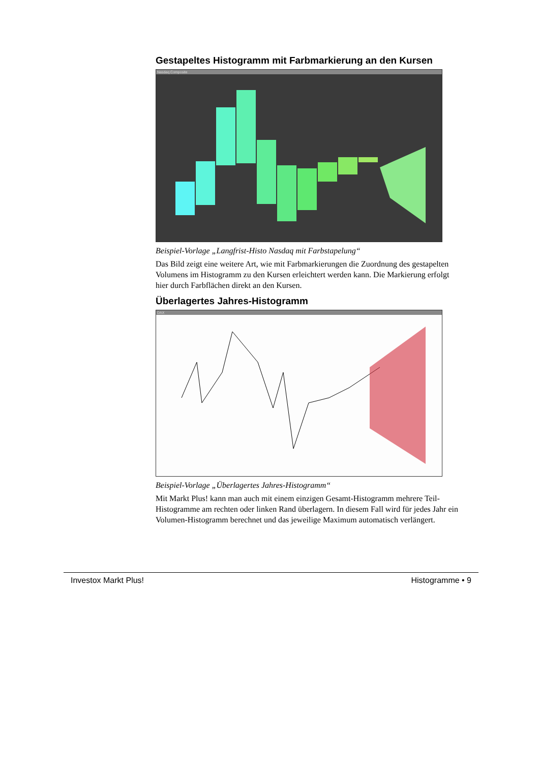Gestapeltes Histogramm mit Farbmarkierung an den Kursen
Nasdaq Composite
Beispiel-Vorlage „Langfrist-Histo Nasdaq mit Farbstapelung“
Das Bild zeigt eine weitere Art, wie mit Farbmarkierungen die Zuordnung des gestapelten Volumens im Histogramm zu den Kursen erleichtert werden kann. Die Markierung erfolgt hier durch Farbflächen direkt an den Kursen.
Überlagertes Jahres-Histogramm
DAX
Beispiel-Vorlage „Überlagertes Jahres-Histogramm“
Mit Markt Plus! kann man auch mit einem einzigen Gesamt-Histogramm mehrere Teil-Histogramme am rechten oder linken Rand überlagern. In diesem Fall wird für jedes Jahr ein Volumen-Histogramm berechnet und das jeweilige Maximum automatisch verlängert.
Investox Markt Plus! Histogramme • 9